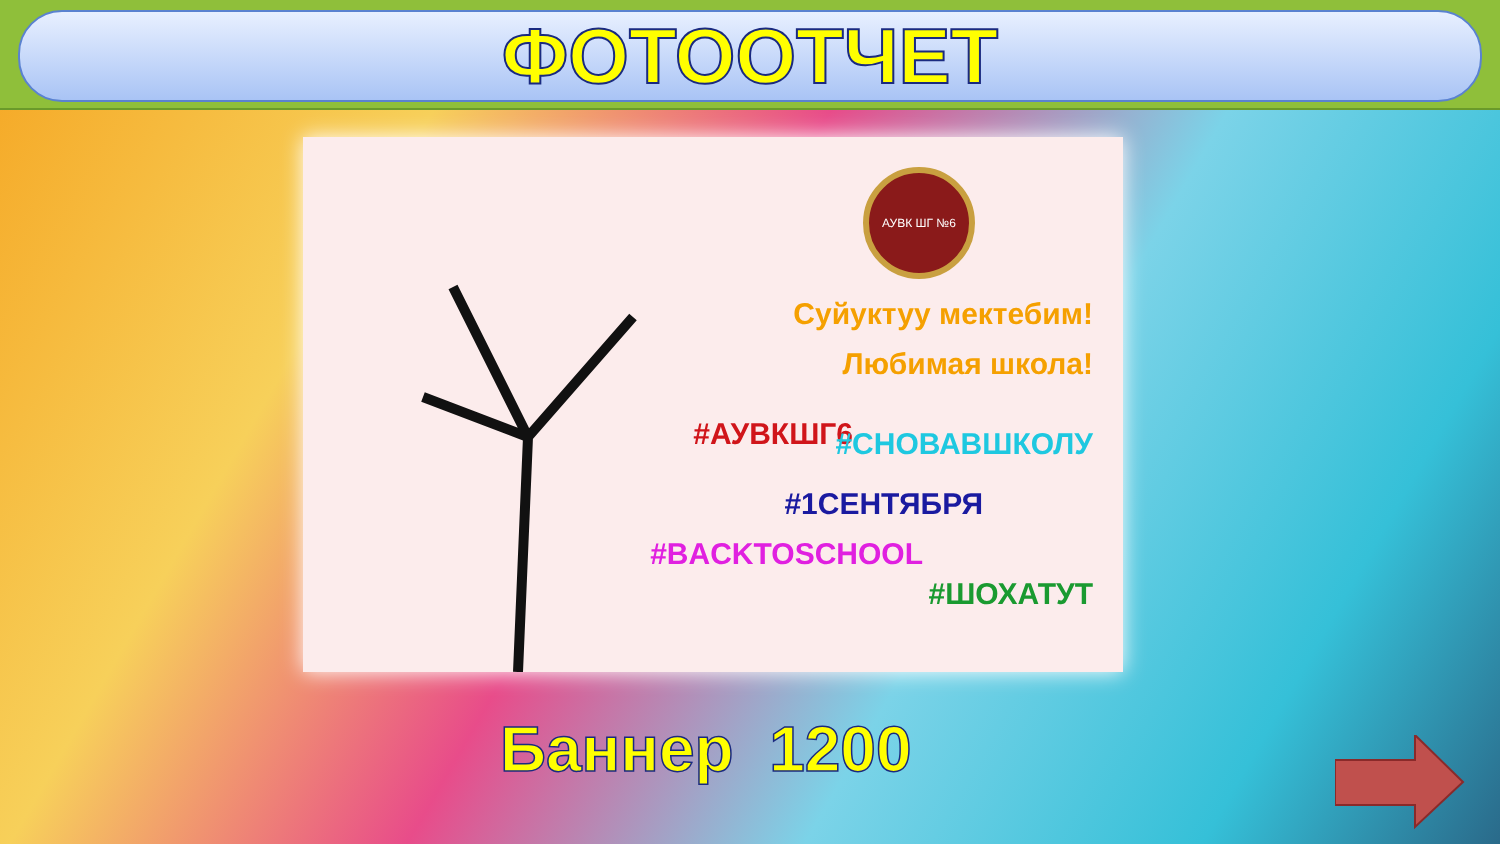ФОТООТЧЕТ
Суйуктуу мектебим!
Любимая школа!
#АУВКШГ6 #СНОВАВШКОЛУ
#1СЕНТЯБРЯ
#BACKTOSCHOOL
#ШОХАТУТ
АУВК ШГ №6
Баннер 1200